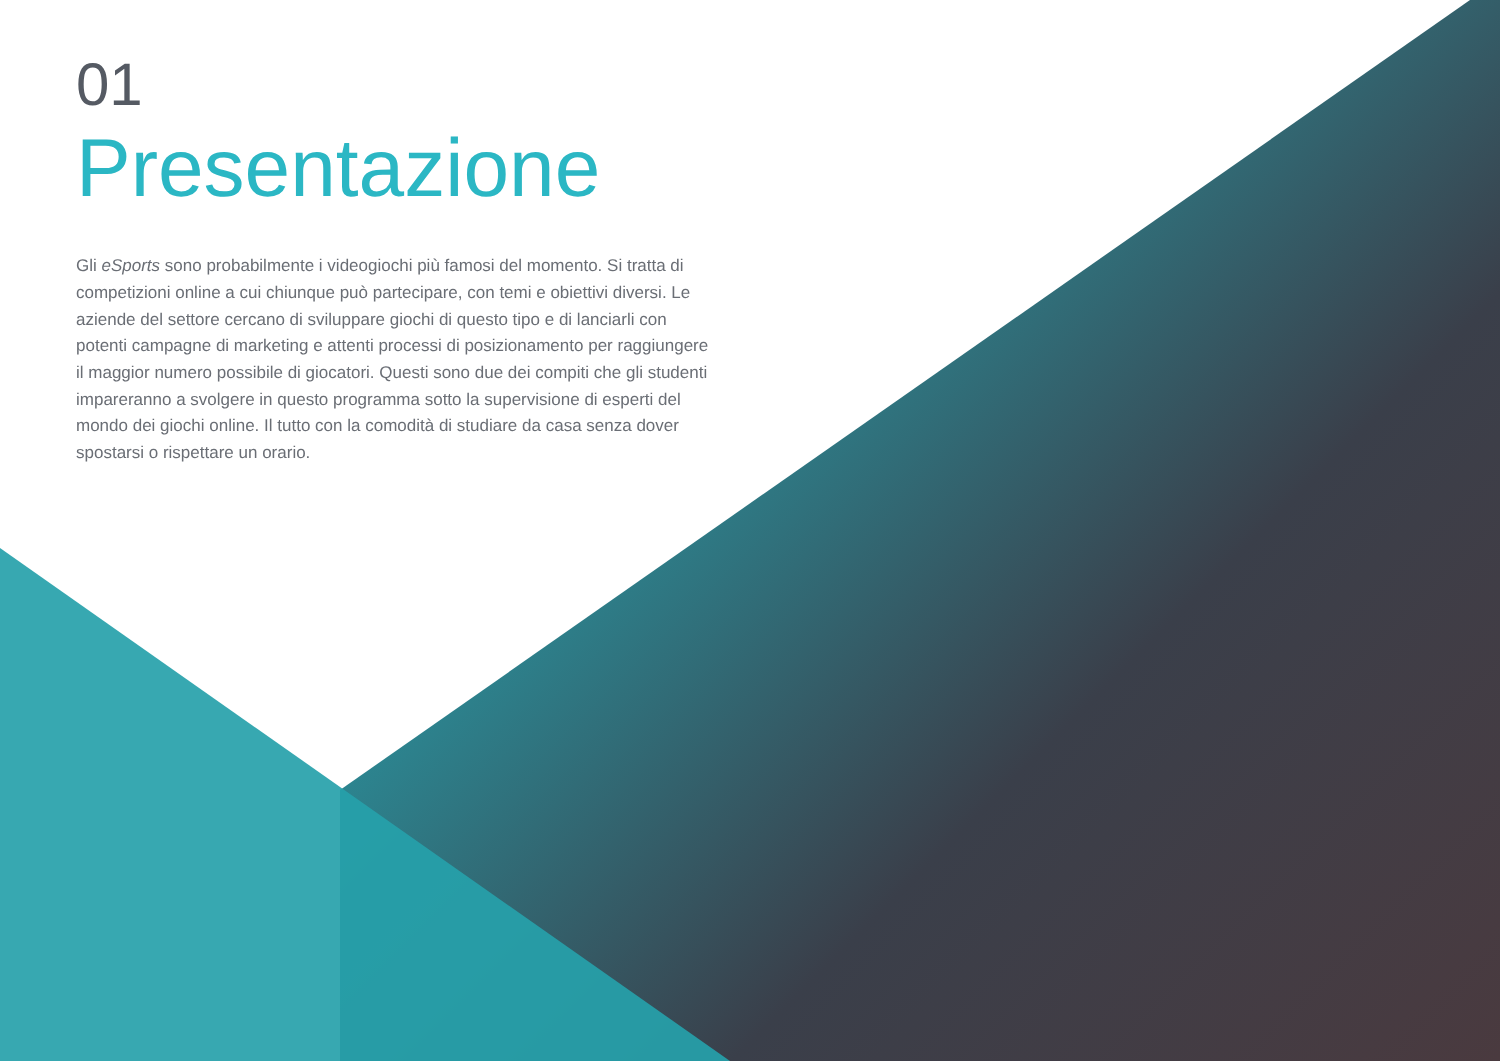01
Presentazione
Gli eSports sono probabilmente i videogiochi più famosi del momento. Si tratta di competizioni online a cui chiunque può partecipare, con temi e obiettivi diversi. Le aziende del settore cercano di sviluppare giochi di questo tipo e di lanciarli con potenti campagne di marketing e attenti processi di posizionamento per raggiungere il maggior numero possibile di giocatori. Questi sono due dei compiti che gli studenti impareranno a svolgere in questo programma sotto la supervisione di esperti del mondo dei giochi online. Il tutto con la comodità di studiare da casa senza dover spostarsi o rispettare un orario.